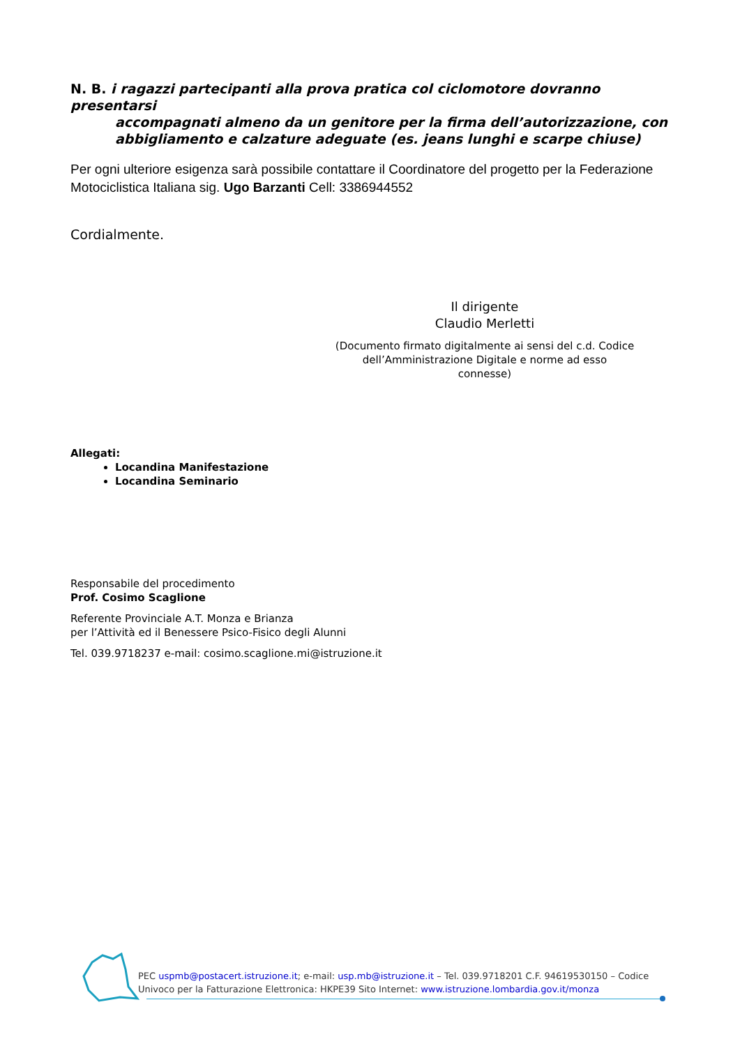N. B. i ragazzi partecipanti alla prova pratica col ciclomotore dovranno presentarsi
accompagnati almeno da un genitore per la firma dell’autorizzazione, con abbigliamento e calzature adeguate (es. jeans lunghi e scarpe chiuse)
Per ogni ulteriore esigenza sarà possibile contattare il Coordinatore del progetto per la Federazione Motociclistica Italiana sig. Ugo Barzanti Cell: 3386944552
Cordialmente.
Il dirigente
Claudio Merletti
(Documento firmato digitalmente ai sensi del c.d. Codice dell’Amministrazione Digitale e norme ad esso connesse)
Allegati:
Locandina Manifestazione
Locandina Seminario
Responsabile del procedimento
Prof. Cosimo Scaglione
Referente Provinciale A.T. Monza e Brianza
per l’Attività ed il Benessere Psico-Fisico degli Alunni
Tel. 039.9718237 e-mail: cosimo.scaglione.mi@istruzione.it
PEC uspmb@postacert.istruzione.it; e-mail: usp.mb@istruzione.it – Tel. 039.9718201 C.F. 94619530150 – Codice Univoco per la Fatturazione Elettronica: HKPE39 Sito Internet: www.istruzione.lombardia.gov.it/monza